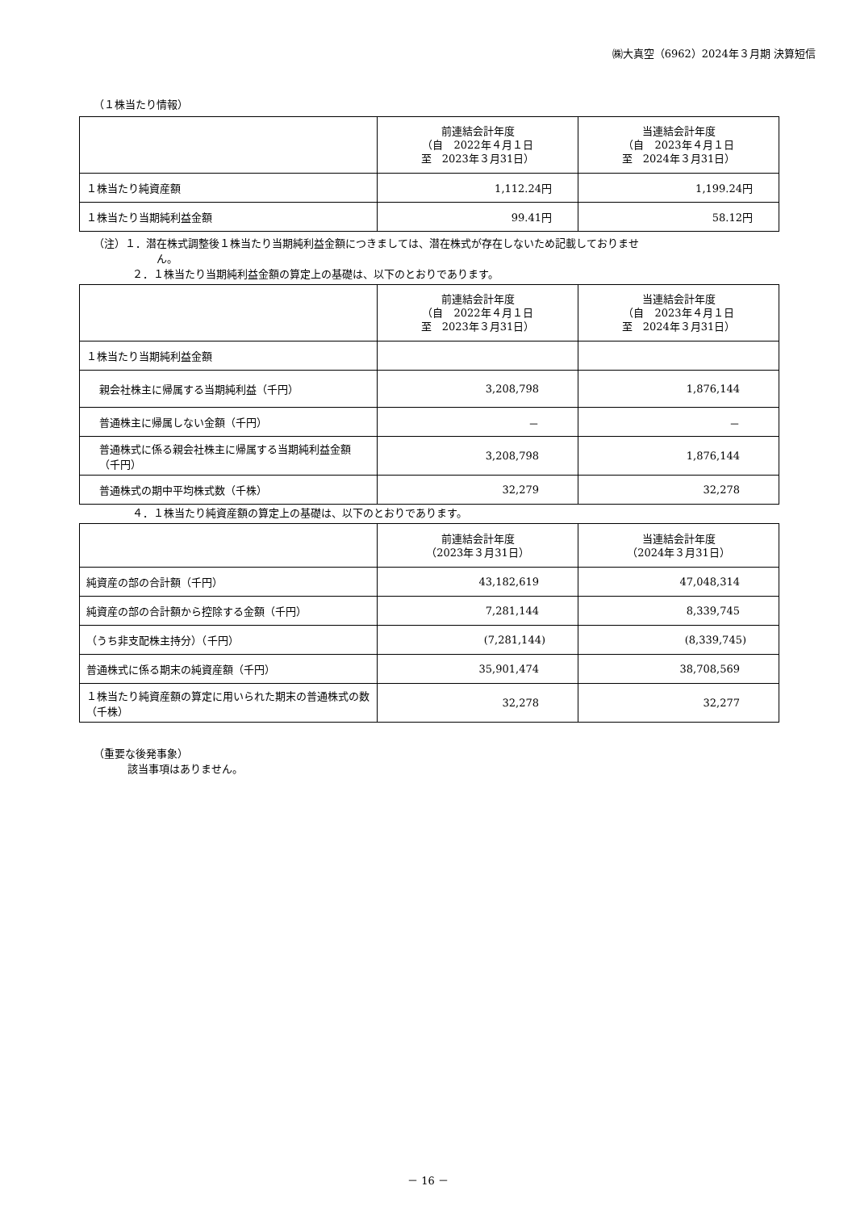㈱大真空（6962）2024年３月期 決算短信
（１株当たり情報）
| | 前連結会計年度 （自 2022年４月１日 至 2023年３月31日） | 当連結会計年度 （自 2023年４月１日 至 2024年３月31日） |
| １株当たり純資産額 | 1,112.24円 | 1,199.24円 |
| １株当たり当期純利益金額 | 99.41円 | 58.12円 |
（注）１．潜在株式調整後１株当たり当期純利益金額につきましては、潜在株式が存在しないため記載しておりませ
ん。
２．１株当たり当期純利益金額の算定上の基礎は、以下のとおりであります。
| | 前連結会計年度 （自 2022年４月１日 至 2023年３月31日） | 当連結会計年度 （自 2023年４月１日 至 2024年３月31日） |
| １株当たり当期純利益金額 | | |
| 親会社株主に帰属する当期純利益（千円） | 3,208,798 | 1,876,144 |
| 普通株主に帰属しない金額（千円） | － | － |
| 普通株式に係る親会社株主に帰属する当期純利益金額（千円） | 3,208,798 | 1,876,144 |
| 普通株式の期中平均株式数（千株） | 32,279 | 32,278 |
４．１株当たり純資産額の算定上の基礎は、以下のとおりであります。
| | 前連結会計年度 （2023年３月31日） | 当連結会計年度 （2024年３月31日） |
| 純資産の部の合計額（千円） | 43,182,619 | 47,048,314 |
| 純資産の部の合計額から控除する金額（千円） | 7,281,144 | 8,339,745 |
| （うち非支配株主持分）（千円） | (7,281,144) | (8,339,745) |
| 普通株式に係る期末の純資産額（千円） | 35,901,474 | 38,708,569 |
| １株当たり純資産額の算定に用いられた期末の普通株式の数（千株） | 32,278 | 32,277 |
（重要な後発事象）
該当事項はありません。
－ 16 －